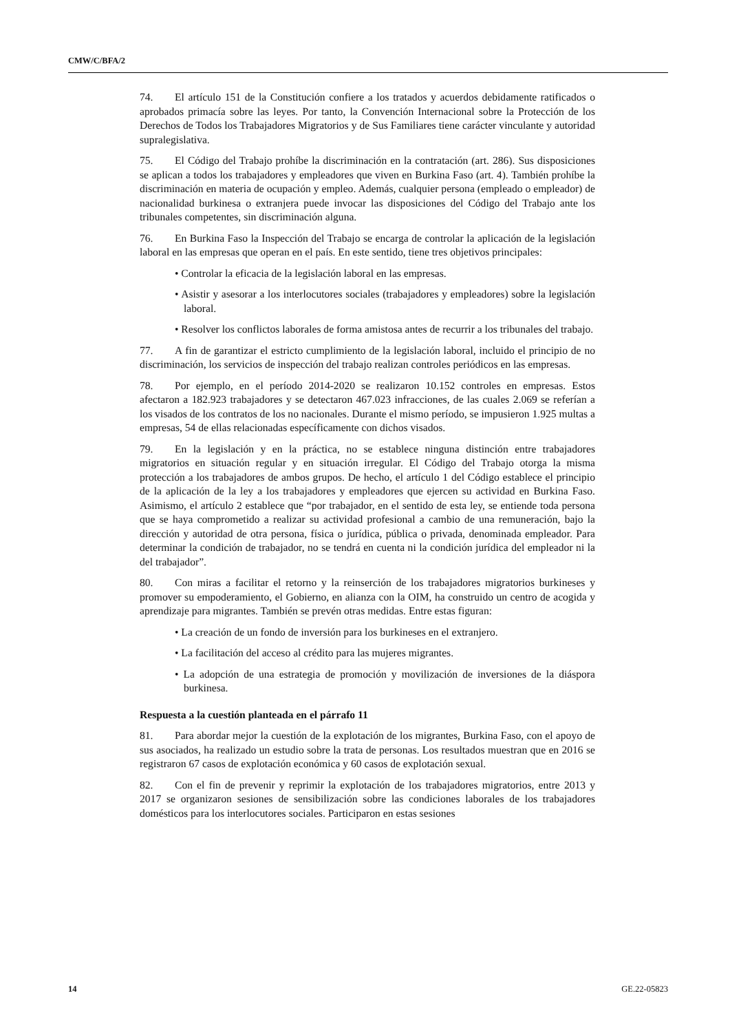CMW/C/BFA/2
74. El artículo 151 de la Constitución confiere a los tratados y acuerdos debidamente ratificados o aprobados primacía sobre las leyes. Por tanto, la Convención Internacional sobre la Protección de los Derechos de Todos los Trabajadores Migratorios y de Sus Familiares tiene carácter vinculante y autoridad supralegislativa.
75. El Código del Trabajo prohíbe la discriminación en la contratación (art. 286). Sus disposiciones se aplican a todos los trabajadores y empleadores que viven en Burkina Faso (art. 4). También prohíbe la discriminación en materia de ocupación y empleo. Además, cualquier persona (empleado o empleador) de nacionalidad burkinesa o extranjera puede invocar las disposiciones del Código del Trabajo ante los tribunales competentes, sin discriminación alguna.
76. En Burkina Faso la Inspección del Trabajo se encarga de controlar la aplicación de la legislación laboral en las empresas que operan en el país. En este sentido, tiene tres objetivos principales:
• Controlar la eficacia de la legislación laboral en las empresas.
• Asistir y asesorar a los interlocutores sociales (trabajadores y empleadores) sobre la legislación laboral.
• Resolver los conflictos laborales de forma amistosa antes de recurrir a los tribunales del trabajo.
77. A fin de garantizar el estricto cumplimiento de la legislación laboral, incluido el principio de no discriminación, los servicios de inspección del trabajo realizan controles periódicos en las empresas.
78. Por ejemplo, en el período 2014-2020 se realizaron 10.152 controles en empresas. Estos afectaron a 182.923 trabajadores y se detectaron 467.023 infracciones, de las cuales 2.069 se referían a los visados de los contratos de los no nacionales. Durante el mismo período, se impusieron 1.925 multas a empresas, 54 de ellas relacionadas específicamente con dichos visados.
79. En la legislación y en la práctica, no se establece ninguna distinción entre trabajadores migratorios en situación regular y en situación irregular. El Código del Trabajo otorga la misma protección a los trabajadores de ambos grupos. De hecho, el artículo 1 del Código establece el principio de la aplicación de la ley a los trabajadores y empleadores que ejercen su actividad en Burkina Faso. Asimismo, el artículo 2 establece que “por trabajador, en el sentido de esta ley, se entiende toda persona que se haya comprometido a realizar su actividad profesional a cambio de una remuneración, bajo la dirección y autoridad de otra persona, física o jurídica, pública o privada, denominada empleador. Para determinar la condición de trabajador, no se tendrá en cuenta ni la condición jurídica del empleador ni la del trabajador”.
80. Con miras a facilitar el retorno y la reinserción de los trabajadores migratorios burkineses y promover su empoderamiento, el Gobierno, en alianza con la OIM, ha construido un centro de acogida y aprendizaje para migrantes. También se prevén otras medidas. Entre estas figuran:
• La creación de un fondo de inversión para los burkineses en el extranjero.
• La facilitación del acceso al crédito para las mujeres migrantes.
• La adopción de una estrategia de promoción y movilización de inversiones de la diáspora burkinesa.
Respuesta a la cuestión planteada en el párrafo 11
81. Para abordar mejor la cuestión de la explotación de los migrantes, Burkina Faso, con el apoyo de sus asociados, ha realizado un estudio sobre la trata de personas. Los resultados muestran que en 2016 se registraron 67 casos de explotación económica y 60 casos de explotación sexual.
82. Con el fin de prevenir y reprimir la explotación de los trabajadores migratorios, entre 2013 y 2017 se organizaron sesiones de sensibilización sobre las condiciones laborales de los trabajadores domésticos para los interlocutores sociales. Participaron en estas sesiones
14 GE.22-05823